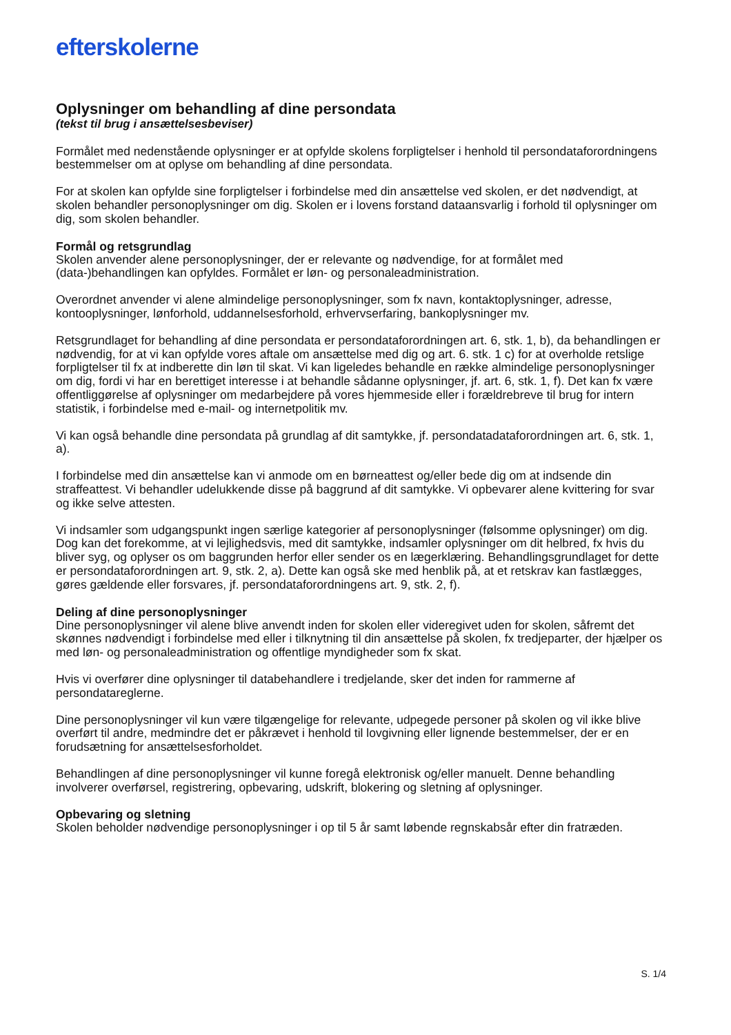efterskolerne
Oplysninger om behandling af dine persondata
(tekst til brug i ansættelsesbeviser)
Formålet med nedenstående oplysninger er at opfylde skolens forpligtelser i henhold til persondataforordningens bestemmelser om at oplyse om behandling af dine persondata.
For at skolen kan opfylde sine forpligtelser i forbindelse med din ansættelse ved skolen, er det nødvendigt, at skolen behandler personoplysninger om dig. Skolen er i lovens forstand dataansvarlig i forhold til oplysninger om dig, som skolen behandler.
Formål og retsgrundlag
Skolen anvender alene personoplysninger, der er relevante og nødvendige, for at formålet med (data-)behandlingen kan opfyldes. Formålet er løn- og personaleadministration.
Overordnet anvender vi alene almindelige personoplysninger, som fx navn, kontaktoplysninger, adresse, kontooplysninger, lønforhold, uddannelsesforhold, erhvervserfaring, bankoplysninger mv.
Retsgrundlaget for behandling af dine persondata er persondataforordningen art. 6, stk. 1, b), da behandlingen er nødvendig, for at vi kan opfylde vores aftale om ansættelse med dig og art. 6. stk. 1 c) for at overholde retslige forpligtelser til fx at indberette din løn til skat. Vi kan ligeledes behandle en række almindelige personoplysninger om dig, fordi vi har en berettiget interesse i at behandle sådanne oplysninger, jf. art. 6, stk. 1, f). Det kan fx være offentliggørelse af oplysninger om medarbejdere på vores hjemmeside eller i forældrebreve til brug for intern statistik, i forbindelse med e-mail- og internetpolitik mv.
Vi kan også behandle dine persondata på grundlag af dit samtykke, jf. persondatadataforordningen art. 6, stk. 1, a).
I forbindelse med din ansættelse kan vi anmode om en børneattest og/eller bede dig om at indsende din straffeattest. Vi behandler udelukkende disse på baggrund af dit samtykke. Vi opbevarer alene kvittering for svar og ikke selve attesten.
Vi indsamler som udgangspunkt ingen særlige kategorier af personoplysninger (følsomme oplysninger) om dig. Dog kan det forekomme, at vi lejlighedsvis, med dit samtykke, indsamler oplysninger om dit helbred, fx hvis du bliver syg, og oplyser os om baggrunden herfor eller sender os en lægerklæring. Behandlingsgrundlaget for dette er persondataforordningen art. 9, stk. 2, a). Dette kan også ske med henblik på, at et retskrav kan fastlægges, gøres gældende eller forsvares, jf. persondataforordningens art. 9, stk. 2, f).
Deling af dine personoplysninger
Dine personoplysninger vil alene blive anvendt inden for skolen eller videregivet uden for skolen, såfremt det skønnes nødvendigt i forbindelse med eller i tilknytning til din ansættelse på skolen, fx tredjeparter, der hjælper os med løn- og personaleadministration og offentlige myndigheder som fx skat.
Hvis vi overfører dine oplysninger til databehandlere i tredjelande, sker det inden for rammerne af persondatareglerne.
Dine personoplysninger vil kun være tilgængelige for relevante, udpegede personer på skolen og vil ikke blive overført til andre, medmindre det er påkrævet i henhold til lovgivning eller lignende bestemmelser, der er en forudsætning for ansættelsesforholdet.
Behandlingen af dine personoplysninger vil kunne foregå elektronisk og/eller manuelt. Denne behandling involverer overførsel, registrering, opbevaring, udskrift, blokering og sletning af oplysninger.
Opbevaring og sletning
Skolen beholder nødvendige personoplysninger i op til 5 år samt løbende regnskabsår efter din fratræden.
S. 1/4